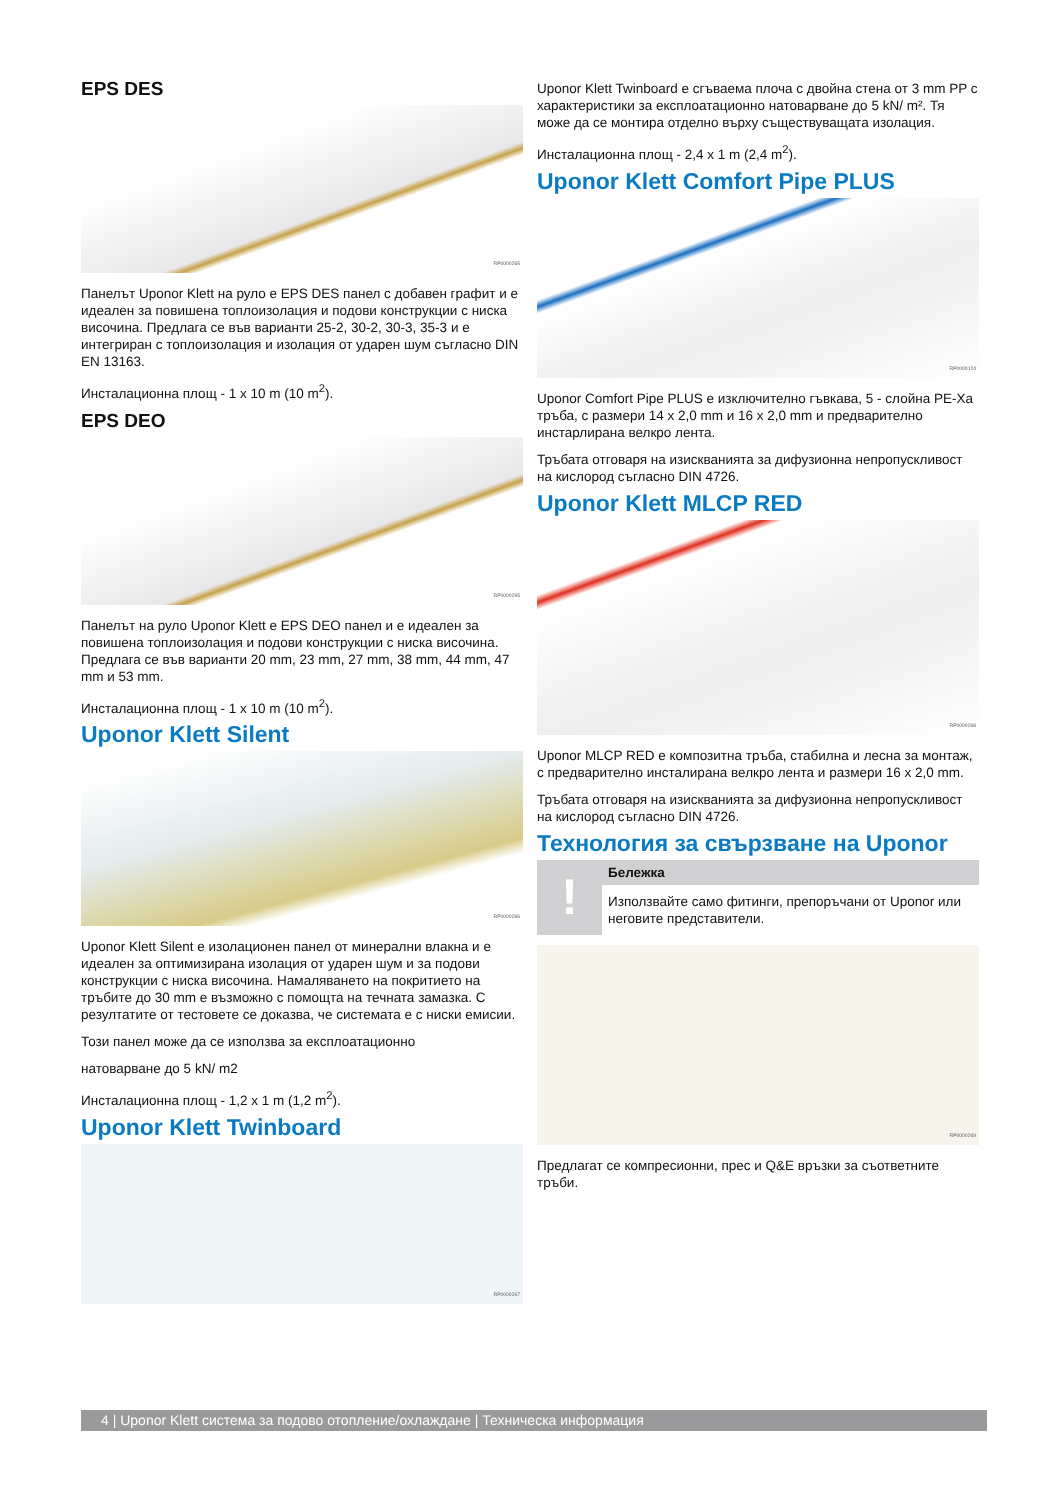EPS DES
RP0000265
Панелът Uponor Klett на руло е EPS DES панел с добавен графит и е идеален за повишена топлоизолация и подови конструкции с ниска височина. Предлага се във варианти 25-2, 30-2, 30-3, 35-3 и е интегриран с топлоизолация и изолация от ударен шум съгласно DIN EN 13163.
Инсталационна площ - 1 x 10 m (10 m<sup>2</sup>).
EPS DEO
RP0000265
Панелът на руло Uponor Klett е EPS DEO панел и е идеален за повишена топлоизолация и подови конструкции с ниска височина. Предлага се във варианти 20 mm, 23 mm, 27 mm, 38 mm, 44 mm, 47 mm и 53 mm.
Инсталационна площ - 1 x 10 m (10 m<sup>2</sup>).
Uponor Klett Silent
RP0000266
Uponor Klett Silent е изолационен панел от минерални влакна и е идеален за оптимизирана изолация от ударен шум и за подови конструкции с ниска височина. Намаляването на покритието на тръбите до 30 mm е възможно с помощта на течната замазка. С резултатите от тестовете се доказва, че системата е с ниски емисии.
Този панел може да се използва за експлоатационно
натоварване до 5 kN/ m2
Инсталационна площ - 1,2 x 1 m (1,2 m<sup>2</sup>).
Uponor Klett Twinboard
RP0000267
Uponor Klett Twinboard е сгъваема плоча с двойна стена от 3 mm PP с характеристики за експлоатационно натоварване до 5 kN/ m². Тя може да се монтира отделно върху съществуващата изолация.
Инсталационна площ - 2,4 x 1 m (2,4 m<sup>2</sup>).
Uponor Klett Comfort Pipe PLUS
RP0000124
Uponor Comfort Pipe PLUS е изключително гъвкава, 5 - слойна PE-Xa тръба, с размери 14 x 2,0 mm и 16 x 2,0 mm и предварително инстарлирана велкро лента.
Тръбата отговаря на изискванията за дифузионна непропускливост на кислород съгласно DIN 4726.
Uponor Klett MLCP RED
RP0000268
Uponor MLCP RED е композитна тръба, стабилна и лесна за монтаж, с предварително инсталирана велкро лента и размери 16 x 2,0 mm.
Тръбата отговаря на изискванията за дифузионна непропускливост на кислород съгласно DIN 4726.
Технология за свързване на Uponor
!
Бележка
Използвайте само фитинги, препоръчани от Uponor или неговите представители.
RP0000269
Предлагат се компресионни, прес и Q&E връзки за съответните тръби.
4 | Uponor Klett система за подово отопление/охлаждане | Техническа информация